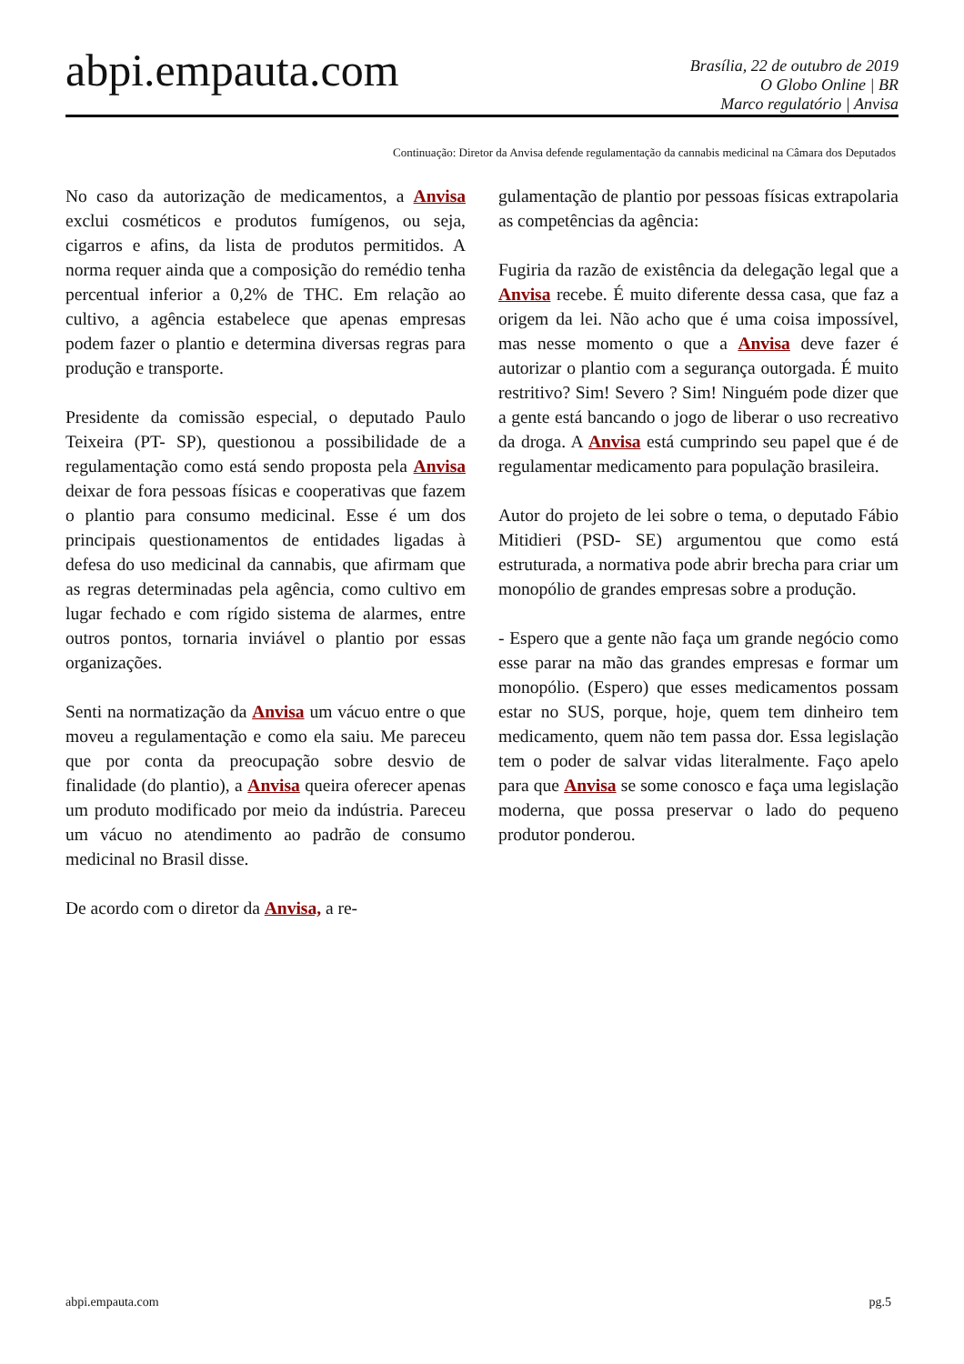abpi.empauta.com
Brasília, 22 de outubro de 2019
O Globo Online | BR
Marco regulatório | Anvisa
Continuação: Diretor da Anvisa defende regulamentação da cannabis medicinal na Câmara dos Deputados
No caso da autorização de medicamentos, a Anvisa exclui cosméticos e produtos fumígenos, ou seja, cigarros e afins, da lista de produtos permitidos. A norma requer ainda que a composição do remédio tenha percentual inferior a 0,2% de THC. Em relação ao cultivo, a agência estabelece que apenas empresas podem fazer o plantio e determina diversas regras para produção e transporte.
Presidente da comissão especial, o deputado Paulo Teixeira (PT- SP), questionou a possibilidade de a regulamentação como está sendo proposta pela Anvisa deixar de fora pessoas físicas e cooperativas que fazem o plantio para consumo medicinal. Esse é um dos principais questionamentos de entidades ligadas à defesa do uso medicinal da cannabis, que afirmam que as regras determinadas pela agência, como cultivo em lugar fechado e com rígido sistema de alarmes, entre outros pontos, tornaria inviável o plantio por essas organizações.
Senti na normatização da Anvisa um vácuo entre o que moveu a regulamentação e como ela saiu. Me pareceu que por conta da preocupação sobre desvio de finalidade (do plantio), a Anvisa queira oferecer apenas um produto modificado por meio da indústria. Pareceu um vácuo no atendimento ao padrão de consumo medicinal no Brasil disse.
De acordo com o diretor da Anvisa, a re-
gulamentação de plantio por pessoas físicas extrapolaria as competências da agência:
Fugiria da razão de existência da delegação legal que a Anvisa recebe. É muito diferente dessa casa, que faz a origem da lei. Não acho que é uma coisa impossível, mas nesse momento o que a Anvisa deve fazer é autorizar o plantio com a segurança outorgada. É muito restritivo? Sim! Severo ? Sim! Ninguém pode dizer que a gente está bancando o jogo de liberar o uso recreativo da droga. A Anvisa está cumprindo seu papel que é de regulamentar medicamento para população brasileira.
Autor do projeto de lei sobre o tema, o deputado Fábio Mitidieri (PSD- SE) argumentou que como está estruturada, a normativa pode abrir brecha para criar um monopólio de grandes empresas sobre a produção.
- Espero que a gente não faça um grande negócio como esse parar na mão das grandes empresas e formar um monopólio. (Espero) que esses medicamentos possam estar no SUS, porque, hoje, quem tem dinheiro tem medicamento, quem não tem passa dor. Essa legislação tem o poder de salvar vidas literalmente. Faço apelo para que Anvisa se some conosco e faça uma legislação moderna, que possa preservar o lado do pequeno produtor ponderou.
abpi.empauta.com pg.5